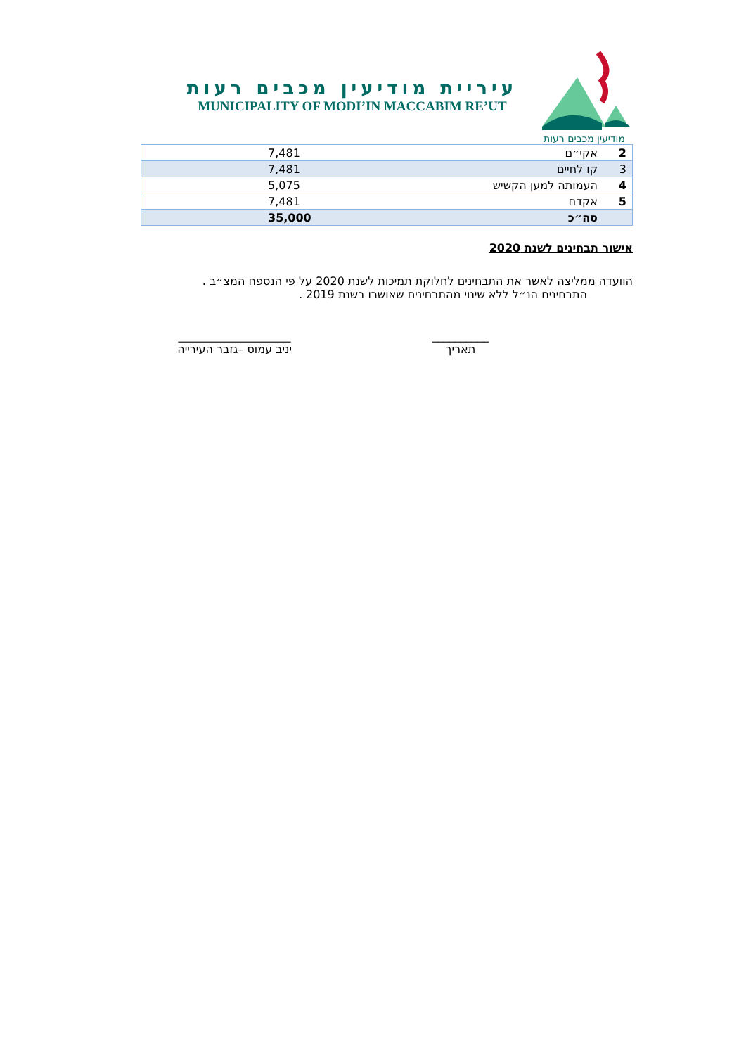מודיעין מכבים רעות
עיריית מודיעין מכבים רעות
MUNICIPALITY OF MODI’IN MACCABIM RE’UT
| 2 | אקי״ם | 7,481 |
| 3 | קו לחיים | 7,481 |
| 4 | העמותה למען הקשיש | 5,075 |
| 5 | אקדם | 7,481 |
| | סה״כ | 35,000 |
אישור תבחינים לשנת 2020
הוועדה ממליצה לאשר את התבחינים לחלוקת תמיכות לשנת 2020 על פי הנספח המצ״ב .
התבחינים הנ״ל ללא שינוי מהתבחינים שאושרו בשנת 2019 .
__________
תאריך
____________________
יניב עמוס –גזבר העירייה